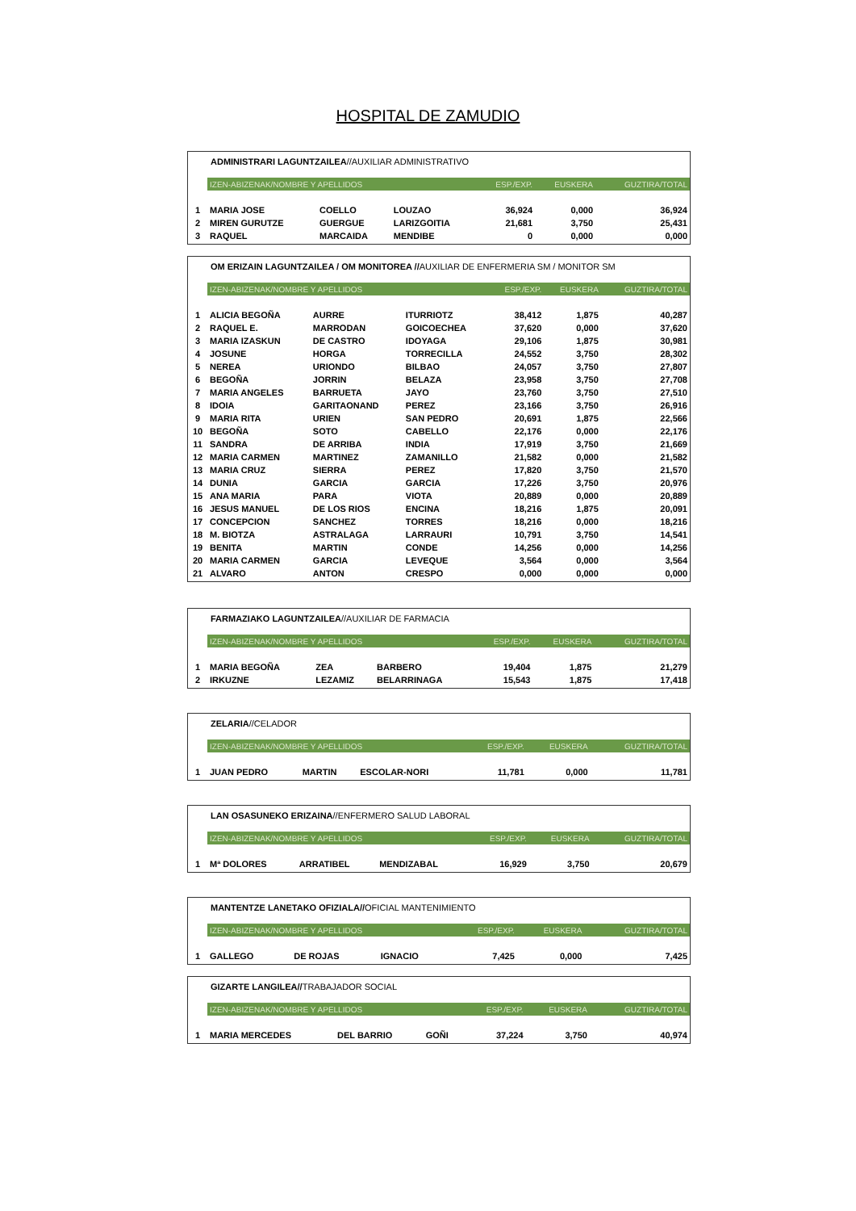HOSPITAL DE ZAMUDIO
ADMINISTRARI LAGUNTZAILEA//AUXILIAR ADMINISTRATIVO
| | IZEN-ABIZENAK/NOMBRE Y APELLIDOS | | | ESP./EXP. | EUSKERA | GUZTIRA/TOTAL |
| 1 | MARIA JOSE | COELLO | LOUZAO | 36,924 | 0,000 | 36,924 |
| 2 | MIREN GURUTZE | GUERGUE | LARIZGOITIA | 21,681 | 3,750 | 25,431 |
| 3 | RAQUEL | MARCAIDA | MENDIBE | 0 | 0,000 | 0,000 |
OM ERIZAIN LAGUNTZAILEA / OM MONITOREA //AUXILIAR DE ENFERMERIA SM / MONITOR SM
| | IZEN-ABIZENAK/NOMBRE Y APELLIDOS | | | ESP./EXP. | EUSKERA | GUZTIRA/TOTAL |
| 1 | ALICIA BEGOÑA | AURRE | ITURRIOTZ | 38,412 | 1,875 | 40,287 |
| 2 | RAQUEL E. | MARRODAN | GOICOECHEA | 37,620 | 0,000 | 37,620 |
| 3 | MARIA IZASKUN | DE CASTRO | IDOYAGA | 29,106 | 1,875 | 30,981 |
| 4 | JOSUNE | HORGA | TORRECILLA | 24,552 | 3,750 | 28,302 |
| 5 | NEREA | URIONDO | BILBAO | 24,057 | 3,750 | 27,807 |
| 6 | BEGOÑA | JORRIN | BELAZA | 23,958 | 3,750 | 27,708 |
| 7 | MARIA ANGELES | BARRUETA | JAYO | 23,760 | 3,750 | 27,510 |
| 8 | IDOIA | GARITAONAND | PEREZ | 23,166 | 3,750 | 26,916 |
| 9 | MARIA RITA | URIEN | SAN PEDRO | 20,691 | 1,875 | 22,566 |
| 10 | BEGOÑA | SOTO | CABELLO | 22,176 | 0,000 | 22,176 |
| 11 | SANDRA | DE ARRIBA | INDIA | 17,919 | 3,750 | 21,669 |
| 12 | MARIA CARMEN | MARTINEZ | ZAMANILLO | 21,582 | 0,000 | 21,582 |
| 13 | MARIA CRUZ | SIERRA | PEREZ | 17,820 | 3,750 | 21,570 |
| 14 | DUNIA | GARCIA | GARCIA | 17,226 | 3,750 | 20,976 |
| 15 | ANA MARIA | PARA | VIOTA | 20,889 | 0,000 | 20,889 |
| 16 | JESUS MANUEL | DE LOS RIOS | ENCINA | 18,216 | 1,875 | 20,091 |
| 17 | CONCEPCION | SANCHEZ | TORRES | 18,216 | 0,000 | 18,216 |
| 18 | M. BIOTZA | ASTRALAGA | LARRAURI | 10,791 | 3,750 | 14,541 |
| 19 | BENITA | MARTIN | CONDE | 14,256 | 0,000 | 14,256 |
| 20 | MARIA CARMEN | GARCIA | LEVEQUE | 3,564 | 0,000 | 3,564 |
| 21 | ALVARO | ANTON | CRESPO | 0,000 | 0,000 | 0,000 |
FARMAZIAKO LAGUNTZAILEA//AUXILIAR DE FARMACIA
| | IZEN-ABIZENAK/NOMBRE Y APELLIDOS | | | ESP./EXP. | EUSKERA | GUZTIRA/TOTAL |
| 1 | MARIA BEGOÑA | ZEA | BARBERO | 19,404 | 1,875 | 21,279 |
| 2 | IRKUZNE | LEZAMIZ | BELARRINAGA | 15,543 | 1,875 | 17,418 |
ZELARIA//CELADOR
| | IZEN-ABIZENAK/NOMBRE Y APELLIDOS | | | ESP./EXP. | EUSKERA | GUZTIRA/TOTAL |
| 1 | JUAN PEDRO | MARTIN | ESCOLAR-NORI | 11,781 | 0,000 | 11,781 |
LAN OSASUNEKO ERIZAINA//ENFERMERO SALUD LABORAL
| | IZEN-ABIZENAK/NOMBRE Y APELLIDOS | | | ESP./EXP. | EUSKERA | GUZTIRA/TOTAL |
| 1 | Mª DOLORES | ARRATIBEL | MENDIZABAL | 16,929 | 3,750 | 20,679 |
MANTENTZE LANETAKO OFIZIALA//OFICIAL MANTENIMIENTO
| | IZEN-ABIZENAK/NOMBRE Y APELLIDOS | | | ESP./EXP. | EUSKERA | GUZTIRA/TOTAL |
| 1 | GALLEGO | DE ROJAS | IGNACIO | 7,425 | 0,000 | 7,425 |
GIZARTE LANGILEA//TRABAJADOR SOCIAL
| | IZEN-ABIZENAK/NOMBRE Y APELLIDOS | | | ESP./EXP. | EUSKERA | GUZTIRA/TOTAL |
| 1 | MARIA MERCEDES | DEL BARRIO | GOÑI | 37,224 | 3,750 | 40,974 |